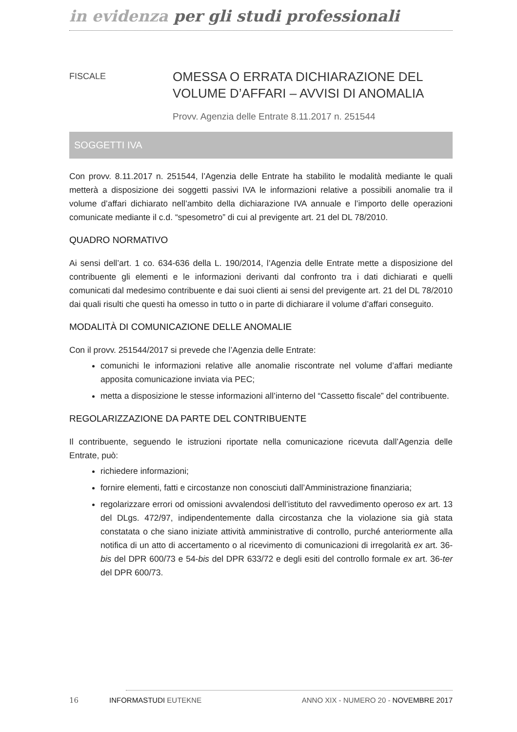in evidenza per gli studi professionali
FISCALE
OMESSA O ERRATA DICHIARAZIONE DEL VOLUME D’AFFARI – AVVISI DI ANOMALIA
Provv. Agenzia delle Entrate 8.11.2017 n. 251544
SOGGETTI IVA
Con provv. 8.11.2017 n. 251544, l’Agenzia delle Entrate ha stabilito le modalità mediante le quali metterà a disposizione dei soggetti passivi IVA le informazioni relative a possibili anomalie tra il volume d’affari dichiarato nell’ambito della dichiarazione IVA annuale e l’importo delle operazioni comunicate mediante il c.d. “spesometro” di cui al previgente art. 21 del DL 78/2010.
QUADRO NORMATIVO
Ai sensi dell’art. 1 co. 634-636 della L. 190/2014, l’Agenzia delle Entrate mette a disposizione del contribuente gli elementi e le informazioni derivanti dal confronto tra i dati dichiarati e quelli comunicati dal medesimo contribuente e dai suoi clienti ai sensi del previgente art. 21 del DL 78/2010 dai quali risulti che questi ha omesso in tutto o in parte di dichiarare il volume d’affari conseguito.
MODALITÀ DI COMUNICAZIONE DELLE ANOMALIE
Con il provv. 251544/2017 si prevede che l’Agenzia delle Entrate:
comunichi le informazioni relative alle anomalie riscontrate nel volume d’affari mediante apposita comunicazione inviata via PEC;
metta a disposizione le stesse informazioni all’interno del “Cassetto fiscale” del contribuente.
REGOLARIZZAZIONE DA PARTE DEL CONTRIBUENTE
Il contribuente, seguendo le istruzioni riportate nella comunicazione ricevuta dall’Agenzia delle Entrate, può:
richiedere informazioni;
fornire elementi, fatti e circostanze non conosciuti dall’Amministrazione finanziaria;
regolarizzare errori od omissioni avvalendosi dell’istituto del ravvedimento operoso ex art. 13 del DLgs. 472/97, indipendentemente dalla circostanza che la violazione sia già stata constatata o che siano iniziate attività amministrative di controllo, purché anteriormente alla notifica di un atto di accertamento o al ricevimento di comunicazioni di irregolarità ex art. 36-bis del DPR 600/73 e 54-bis del DPR 633/72 e degli esiti del controllo formale ex art. 36-ter del DPR 600/73.
16 INFORMASTUDI EUTEKNE ANNO XIX - NUMERO 20 - NOVEMBRE 2017